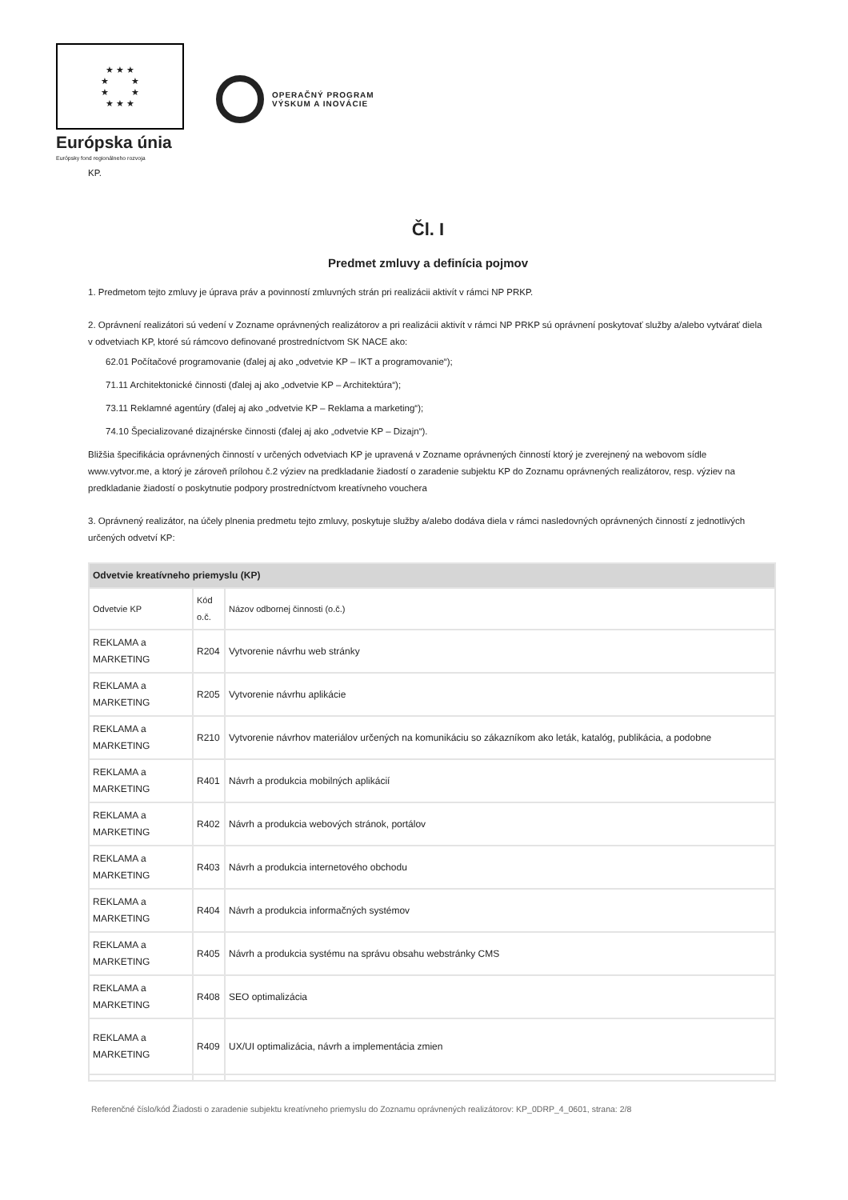★ ★ ★
★ ★
★ ★
★ ★ ★
Európska únia
Európsky fond regionálneho rozvoja
OPERAČNÝ PROGRAM
VÝSKUM A INOVÁCIE
KP.
Čl. I
Predmet zmluvy a definícia pojmov
1. Predmetom tejto zmluvy je úprava práv a povinností zmluvných strán pri realizácii aktivít v rámci NP PRKP.
2. Oprávnení realizátori sú vedení v Zozname oprávnených realizátorov a pri realizácii aktivít v rámci NP PRKP sú oprávnení poskytovať služby a/alebo vytvárať diela v odvetviach KP, ktoré sú rámcovo definované prostredníctvom SK NACE ako:
62.01 Počítačové programovanie (ďalej aj ako „odvetvie KP – IKT a programovanie“);
71.11 Architektonické činnosti (ďalej aj ako „odvetvie KP – Architektúra“);
73.11 Reklamné agentúry (ďalej aj ako „odvetvie KP – Reklama a marketing“);
74.10 Špecializované dizajnérske činnosti (ďalej aj ako „odvetvie KP – Dizajn“).
Bližšia špecifikácia oprávnených činností v určených odvetviach KP je upravená v Zozname oprávnených činností ktorý je zverejnený na webovom sídle www.vytvor.me, a ktorý je zároveň prílohou č.2 výziev na predkladanie žiadostí o zaradenie subjektu KP do Zoznamu oprávnených realizátorov, resp. výziev na predkladanie žiadostí o poskytnutie podpory prostredníctvom kreatívneho vouchera
3. Oprávnený realizátor, na účely plnenia predmetu tejto zmluvy, poskytuje služby a/alebo dodáva diela v rámci nasledovných oprávnených činností z jednotlivých určených odvetví KP:
| Odvetvie kreatívneho priemyslu (KP) | | |
| --- | --- | --- |
| Odvetvie KP | Kód o.č. | Názov odbornej činnosti (o.č.) |
| REKLAMA a MARKETING | R204 | Vytvorenie návrhu web stránky |
| REKLAMA a MARKETING | R205 | Vytvorenie návrhu aplikácie |
| REKLAMA a MARKETING | R210 | Vytvorenie návrhov materiálov určených na komunikáciu so zákazníkom ako leták, katalóg, publikácia, a podobne |
| REKLAMA a MARKETING | R401 | Návrh a produkcia mobilných aplikácií |
| REKLAMA a MARKETING | R402 | Návrh a produkcia webových stránok, portálov |
| REKLAMA a MARKETING | R403 | Návrh a produkcia internetového obchodu |
| REKLAMA a MARKETING | R404 | Návrh a produkcia informačných systémov |
| REKLAMA a MARKETING | R405 | Návrh a produkcia systému na správu obsahu webstránky CMS |
| REKLAMA a MARKETING | R408 | SEO optimalizácia |
| REKLAMA a MARKETING | R409 | UX/UI optimalizácia, návrh a implementácia zmien |
Referenčné číslo/kód Žiadosti o zaradenie subjektu kreatívneho priemyslu do Zoznamu oprávnených realizátorov: KP_0DRP_4_0601, strana: 2/8